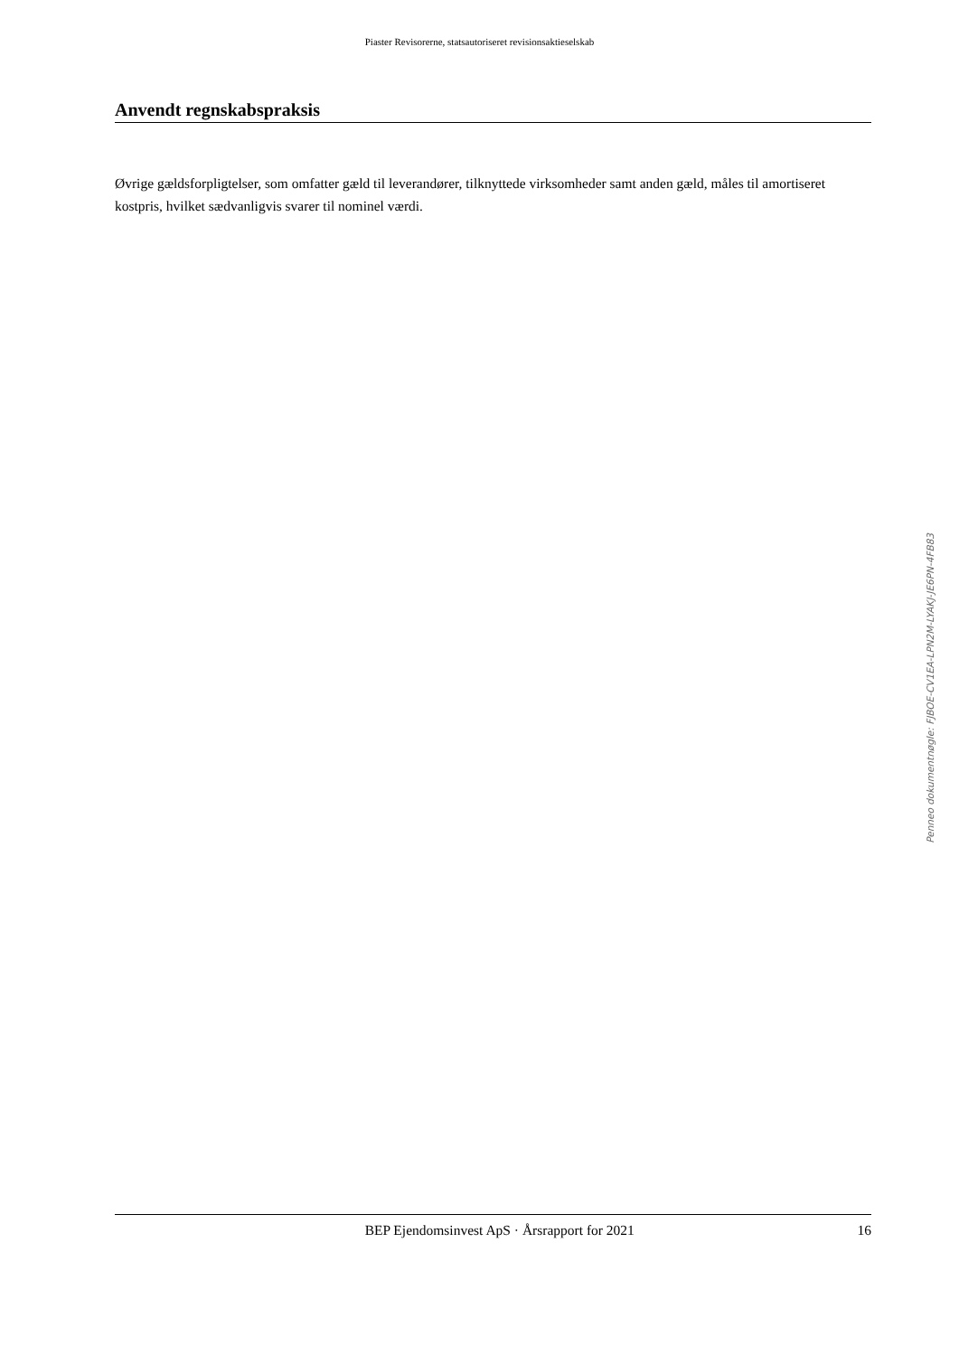Piaster Revisorerne, statsautoriseret revisionsaktieselskab
Anvendt regnskabspraksis
Øvrige gældsforpligtelser, som omfatter gæld til leverandører, tilknyttede virksomheder samt anden gæld, måles til amortiseret kostpris, hvilket sædvanligvis svarer til nominel værdi.
Penneo dokumentnøgle: FJBOE-CV1EA-LPN2M-LYAKJ-JE6PN-4FB83
BEP Ejendomsinvest ApS · Årsrapport for 2021 16